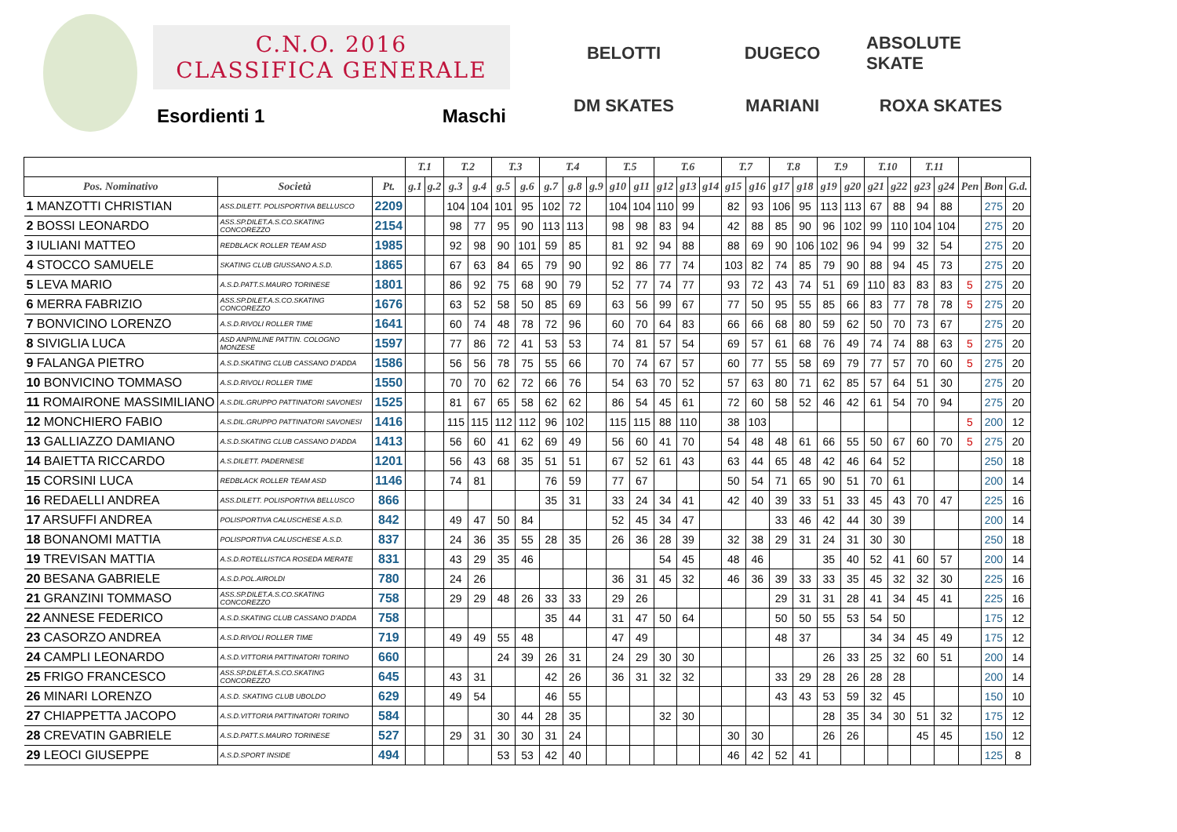C.N.O. 2016
CLASSIFICA GENERALE
Esordienti 1 Maschi
BELOTTI
DUGECO
ABSOLUTE SKATE
DM SKATES
MARIANI
ROXA SKATES
| | | | T.1 | | T.2 | | T.3 | | T.4 | | | T.5 | | T.6 | | | T.7 | | T.8 | | T.9 | | T.10 | | T.11 | | | | |
| --- | --- | --- | --- | --- | --- | --- | --- | --- | --- | --- | --- | --- | --- | --- | --- | --- | --- | --- | --- | --- | --- | --- | --- | --- | --- | --- | --- | --- | --- |
| Pos. Nominativo | Società | Pt. | g.1 | g.2 | g.3 | g.4 | g.5 | g.6 | g.7 | g.8 | g.9 | g10 | g11 | g12 | g13 | g14 | g15 | g16 | g17 | g18 | g19 | g20 | g21 | g22 | g23 | g24 | Pen | Bon | G.d. |
| 1 MANZOTTI CHRISTIAN | ASS.DILETT. POLISPORTIVA BELLUSCO | 2209 | | | 104 | 104 | 101 | 95 | 102 | 72 | | 104 | 104 | 110 | 99 | | 82 | 93 | 106 | 95 | 113 | 113 | 67 | 88 | 94 | 88 | | 275 | 20 |
| 2 BOSSI LEONARDO | ASS.SP.DILET.A.S.CO.SKATING CONCOREZZO | 2154 | | | 98 | 77 | 95 | 90 | 113 | 113 | | 98 | 98 | 83 | 94 | | 42 | 88 | 85 | 90 | 96 | 102 | 99 | 110 | 104 | 104 | | 275 | 20 |
| 3 IULIANI MATTEO | REDBLACK ROLLER TEAM ASD | 1985 | | | 92 | 98 | 90 | 101 | 59 | 85 | | 81 | 92 | 94 | 88 | | 88 | 69 | 90 | 106 | 102 | 96 | 94 | 99 | 32 | 54 | | 275 | 20 |
| 4 STOCCO SAMUELE | SKATING CLUB GIUSSANO A.S.D. | 1865 | | | 67 | 63 | 84 | 65 | 79 | 90 | | 92 | 86 | 77 | 74 | | 103 | 82 | 74 | 85 | 79 | 90 | 88 | 94 | 45 | 73 | | 275 | 20 |
| 5 LEVA MARIO | A.S.D.PATT.S.MAURO TORINESE | 1801 | | | 86 | 92 | 75 | 68 | 90 | 79 | | 52 | 77 | 74 | 77 | | 93 | 72 | 43 | 74 | 51 | 69 | 110 | 83 | 83 | 83 | 5 | 275 | 20 |
| 6 MERRA FABRIZIO | ASS.SP.DILET.A.S.CO.SKATING CONCOREZZO | 1676 | | | 63 | 52 | 58 | 50 | 85 | 69 | | 63 | 56 | 99 | 67 | | 77 | 50 | 95 | 55 | 85 | 66 | 83 | 77 | 78 | 78 | 5 | 275 | 20 |
| 7 BONVICINO LORENZO | A.S.D.RIVOLI ROLLER TIME | 1641 | | | 60 | 74 | 48 | 78 | 72 | 96 | | 60 | 70 | 64 | 83 | | 66 | 66 | 68 | 80 | 59 | 62 | 50 | 70 | 73 | 67 | | 275 | 20 |
| 8 SIVIGLIA LUCA | ASD ANPINLINE PATTIN. COLOGNO MONZESE | 1597 | | | 77 | 86 | 72 | 41 | 53 | 53 | | 74 | 81 | 57 | 54 | | 69 | 57 | 61 | 68 | 76 | 49 | 74 | 74 | 88 | 63 | 5 | 275 | 20 |
| 9 FALANGA PIETRO | A.S.D.SKATING CLUB CASSANO D'ADDA | 1586 | | | 56 | 56 | 78 | 75 | 55 | 66 | | 70 | 74 | 67 | 57 | | 60 | 77 | 55 | 58 | 69 | 79 | 77 | 57 | 70 | 60 | 5 | 275 | 20 |
| 10 BONVICINO TOMMASO | A.S.D.RIVOLI ROLLER TIME | 1550 | | | 70 | 70 | 62 | 72 | 66 | 76 | | 54 | 63 | 70 | 52 | | 57 | 63 | 80 | 71 | 62 | 85 | 57 | 64 | 51 | 30 | | 275 | 20 |
| 11 ROMAIRONE MASSIMILIANO | A.S.DIL.GRUPPO PATTINATORI SAVONESI | 1525 | | | 81 | 67 | 65 | 58 | 62 | 62 | | 86 | 54 | 45 | 61 | | 72 | 60 | 58 | 52 | 46 | 42 | 61 | 54 | 70 | 94 | | 275 | 20 |
| 12 MONCHIERO FABIO | A.S.DIL.GRUPPO PATTINATORI SAVONESI | 1416 | | | 115 | 115 | 112 | 112 | 96 | 102 | | 115 | 115 | 88 | 110 | | 38 | 103 | | | | | | | | | 5 | 200 | 12 |
| 13 GALLIAZZO DAMIANO | A.S.D.SKATING CLUB CASSANO D'ADDA | 1413 | | | 56 | 60 | 41 | 62 | 69 | 49 | | 56 | 60 | 41 | 70 | | 54 | 48 | 48 | 61 | 66 | 55 | 50 | 67 | 60 | 70 | 5 | 275 | 20 |
| 14 BAIETTA RICCARDO | A.S.DILETT. PADERNESE | 1201 | | | 56 | 43 | 68 | 35 | 51 | 51 | | 67 | 52 | 61 | 43 | | 63 | 44 | 65 | 48 | 42 | 46 | 64 | 52 | | | | 250 | 18 |
| 15 CORSINI LUCA | REDBLACK ROLLER TEAM ASD | 1146 | | | 74 | 81 | | | 76 | 59 | | 77 | 67 | | | | 50 | 54 | 71 | 65 | 90 | 51 | 70 | 61 | | | | 200 | 14 |
| 16 REDAELLI ANDREA | ASS.DILETT. POLISPORTIVA BELLUSCO | 866 | | | | | | | 35 | 31 | | 33 | 24 | 34 | 41 | | 42 | 40 | 39 | 33 | 51 | 33 | 45 | 43 | 70 | 47 | | 225 | 16 |
| 17 ARSUFFI ANDREA | POLISPORTIVA CALUSCHESE A.S.D. | 842 | | | 49 | 47 | 50 | 84 | | | | 52 | 45 | 34 | 47 | | | | 33 | 46 | 42 | 44 | 30 | 39 | | | | 200 | 14 |
| 18 BONANOMI MATTIA | POLISPORTIVA CALUSCHESE A.S.D. | 837 | | | 24 | 36 | 35 | 55 | 28 | 35 | | 26 | 36 | 28 | 39 | | 32 | 38 | 29 | 31 | 24 | 31 | 30 | 30 | | | | 250 | 18 |
| 19 TREVISAN MATTIA | A.S.D.ROTELLISTICA ROSEDA MERATE | 831 | | | 43 | 29 | 35 | 46 | | | | | | 54 | 45 | | 48 | 46 | | | 35 | 40 | 52 | 41 | 60 | 57 | | 200 | 14 |
| 20 BESANA GABRIELE | A.S.D.POL.AIROLDI | 780 | | | 24 | 26 | | | | | | 36 | 31 | 45 | 32 | | 46 | 36 | 39 | 33 | 33 | 35 | 45 | 32 | 32 | 30 | | 225 | 16 |
| 21 GRANZINI TOMMASO | ASS.SP.DILET.A.S.CO.SKATING CONCOREZZO | 758 | | | 29 | 29 | 48 | 26 | 33 | 33 | | 29 | 26 | | | | | | 29 | 31 | 31 | 28 | 41 | 34 | 45 | 41 | | 225 | 16 |
| 22 ANNESE FEDERICO | A.S.D.SKATING CLUB CASSANO D'ADDA | 758 | | | | | | | 35 | 44 | | 31 | 47 | 50 | 64 | | | | 50 | 50 | 55 | 53 | 54 | 50 | | | | 175 | 12 |
| 23 CASORZO ANDREA | A.S.D.RIVOLI ROLLER TIME | 719 | | | 49 | 49 | 55 | 48 | | | | 47 | 49 | | | | | | 48 | 37 | | | 34 | 34 | 45 | 49 | | 175 | 12 |
| 24 CAMPLI LEONARDO | A.S.D.VITTORIA PATTINATORI TORINO | 660 | | | | | 24 | 39 | 26 | 31 | | 24 | 29 | 30 | 30 | | | | | | 26 | 33 | 25 | 32 | 60 | 51 | | 200 | 14 |
| 25 FRIGO FRANCESCO | ASS.SP.DILET.A.S.CO.SKATING CONCOREZZO | 645 | | | 43 | 31 | | | 42 | 26 | | 36 | 31 | 32 | 32 | | | | 33 | 29 | 28 | 26 | 28 | 28 | | | | 200 | 14 |
| 26 MINARI LORENZO | A.S.D. SKATING CLUB UBOLDO | 629 | | | 49 | 54 | | | 46 | 55 | | | | | | | | | 43 | 43 | 53 | 59 | 32 | 45 | | | | 150 | 10 |
| 27 CHIAPPETTA JACOPO | A.S.D.VITTORIA PATTINATORI TORINO | 584 | | | | | 30 | 44 | 28 | 35 | | | | 32 | 30 | | | | | | 28 | 35 | 34 | 30 | 51 | 32 | | 175 | 12 |
| 28 CREVATIN GABRIELE | A.S.D.PATT.S.MAURO TORINESE | 527 | | | 29 | 31 | 30 | 30 | 31 | 24 | | | | | | | 30 | 30 | | | 26 | 26 | | | 45 | 45 | | 150 | 12 |
| 29 LEOCI GIUSEPPE | A.S.D.SPORT INSIDE | 494 | | | | | 53 | 53 | 42 | 40 | | | | | | | 46 | 42 | 52 | 41 | | | | | | | | 125 | 8 |